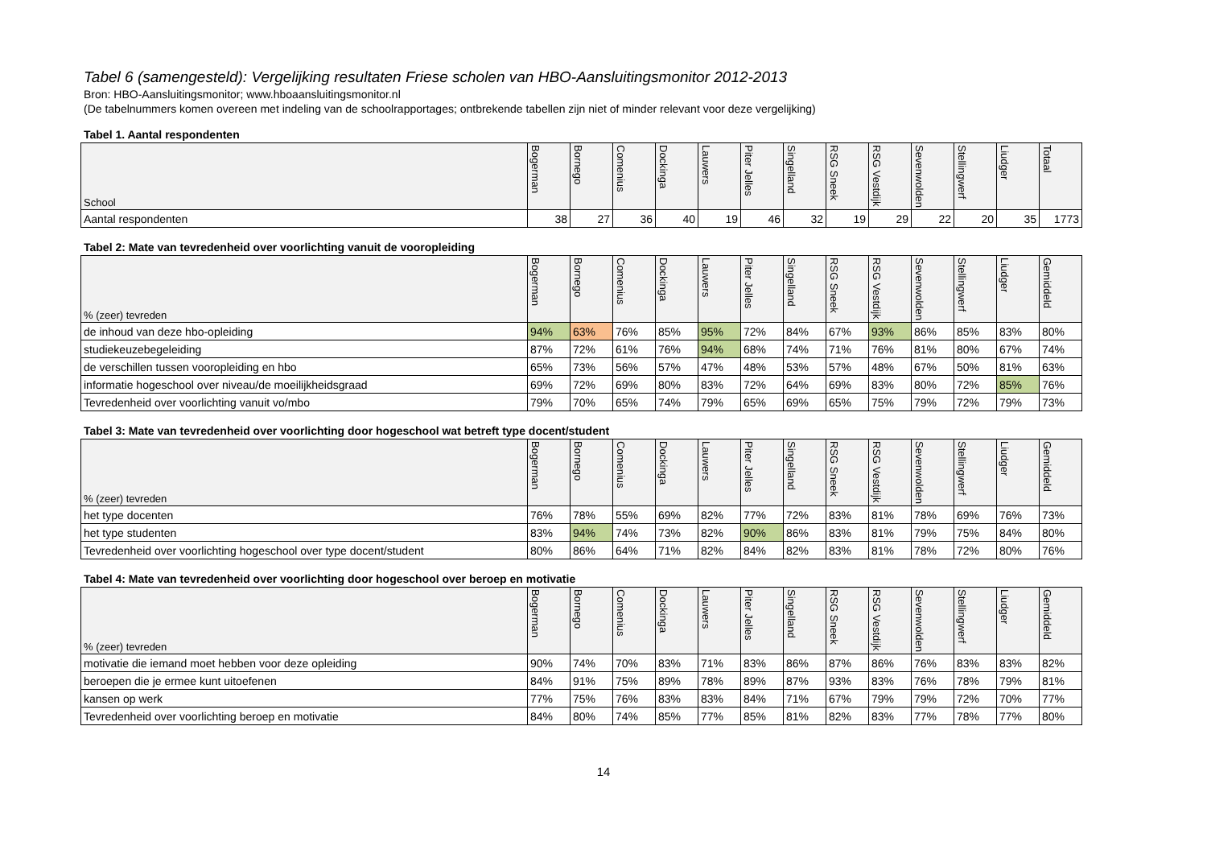Tabel 6 (samengesteld): Vergelijking resultaten Friese scholen van HBO-Aansluitingsmonitor 2012-2013
Bron: HBO-Aansluitingsmonitor; www.hboaansluitingsmonitor.nl
(De tabelnummers komen overeen met indeling van de schoolrapportages; ontbrekende tabellen zijn niet of minder relevant voor deze vergelijking)
Tabel 1. Aantal respondenten
| School | Bogerman | Bornego | Comenius | Dockinga | Lauwers | Piter Jelles | Singelland | RSG Sneek | RSG Vestdijk | Sevenwolden | Stellingwerf | Liudger | Totaal |
| --- | --- | --- | --- | --- | --- | --- | --- | --- | --- | --- | --- | --- | --- |
| Aantal respondenten | 38 | 27 | 36 | 40 | 19 | 46 | 32 | 19 | 29 | 22 | 20 | 35 | 1773 |
Tabel 2: Mate van tevredenheid over voorlichting vanuit de vooropleiding
| % (zeer) tevreden | Bogerman | Bornego | Comenius | Dockinga | Lauwers | Piter Jelles | Singelland | RSG Sneek | RSG Vestdijk | Sevenwolden | Stellingwerf | Liudger | Gemiddeld |
| --- | --- | --- | --- | --- | --- | --- | --- | --- | --- | --- | --- | --- | --- |
| de inhoud van deze hbo-opleiding | 94% | 63% | 76% | 85% | 95% | 72% | 84% | 67% | 93% | 86% | 85% | 83% | 80% |
| studiekeuzebegeleiding | 87% | 72% | 61% | 76% | 94% | 68% | 74% | 71% | 76% | 81% | 80% | 67% | 74% |
| de verschillen tussen vooropleiding en hbo | 65% | 73% | 56% | 57% | 47% | 48% | 53% | 57% | 48% | 67% | 50% | 81% | 63% |
| informatie hogeschool over niveau/de moeilijkheidsgraad | 69% | 72% | 69% | 80% | 83% | 72% | 64% | 69% | 83% | 80% | 72% | 85% | 76% |
| Tevredenheid over voorlichting vanuit vo/mbo | 79% | 70% | 65% | 74% | 79% | 65% | 69% | 65% | 75% | 79% | 72% | 79% | 73% |
Tabel 3: Mate van tevredenheid over voorlichting door hogeschool wat betreft type docent/student
| % (zeer) tevreden | Bogerman | Bornego | Comenius | Dockinga | Lauwers | Piter Jelles | Singelland | RSG Sneek | RSG Vestdijk | Sevenwolden | Stellingwerf | Liudger | Gemiddeld |
| --- | --- | --- | --- | --- | --- | --- | --- | --- | --- | --- | --- | --- | --- |
| het type docenten | 76% | 78% | 55% | 69% | 82% | 77% | 72% | 83% | 81% | 78% | 69% | 76% | 73% |
| het type studenten | 83% | 94% | 74% | 73% | 82% | 90% | 86% | 83% | 81% | 79% | 75% | 84% | 80% |
| Tevredenheid over voorlichting hogeschool over type docent/student | 80% | 86% | 64% | 71% | 82% | 84% | 82% | 83% | 81% | 78% | 72% | 80% | 76% |
Tabel 4: Mate van tevredenheid over voorlichting door hogeschool over beroep en motivatie
| % (zeer) tevreden | Bogerman | Bornego | Comenius | Dockinga | Lauwers | Piter Jelles | Singelland | RSG Sneek | RSG Vestdijk | Sevenwolden | Stellingwerf | Liudger | Gemiddeld |
| --- | --- | --- | --- | --- | --- | --- | --- | --- | --- | --- | --- | --- | --- |
| motivatie die iemand moet hebben voor deze opleiding | 90% | 74% | 70% | 83% | 71% | 83% | 86% | 87% | 86% | 76% | 83% | 83% | 82% |
| beroepen die je ermee kunt uitoefenen | 84% | 91% | 75% | 89% | 78% | 89% | 87% | 93% | 83% | 76% | 78% | 79% | 81% |
| kansen op werk | 77% | 75% | 76% | 83% | 83% | 84% | 71% | 67% | 79% | 79% | 72% | 70% | 77% |
| Tevredenheid over voorlichting beroep en motivatie | 84% | 80% | 74% | 85% | 77% | 85% | 81% | 82% | 83% | 77% | 78% | 77% | 80% |
14